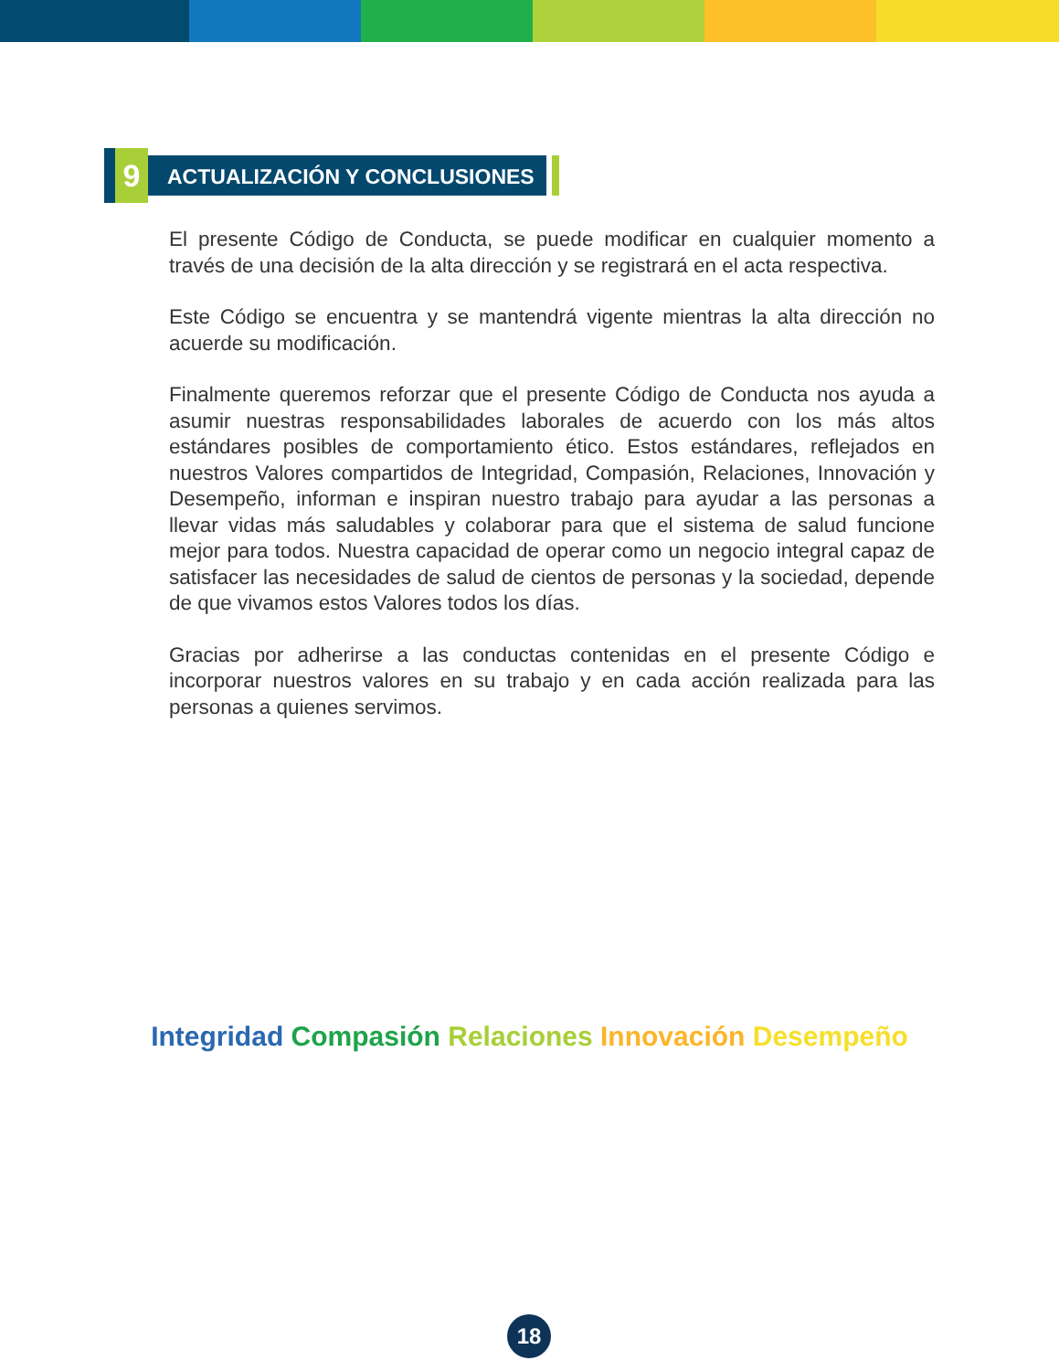9
ACTUALIZACIÓN Y CONCLUSIONES
El presente Código de Conducta, se puede modificar en cualquier momento a través de una decisión de la alta dirección y se registrará en el acta respectiva.
Este Código se encuentra y se mantendrá vigente mientras la alta dirección no acuerde su modificación.
Finalmente queremos reforzar que el presente Código de Conducta nos ayuda a asumir nuestras responsabilidades laborales de acuerdo con los más altos estándares posibles de comportamiento ético. Estos estándares, reflejados en nuestros Valores compartidos de Integridad, Compasión, Relaciones, Innovación y Desempeño, informan e inspiran nuestro trabajo para ayudar a las personas a llevar vidas más saludables y colaborar para que el sistema de salud funcione mejor para todos. Nuestra capacidad de operar como un negocio integral capaz de satisfacer las necesidades de salud de cientos de personas y la sociedad, depende de que vivamos estos Valores todos los días.
Gracias por adherirse a las conductas contenidas en el presente Código e incorporar nuestros valores en su trabajo y en cada acción realizada para las personas a quienes servimos.
Integridad Compasión Relaciones Innovación Desempeño
18